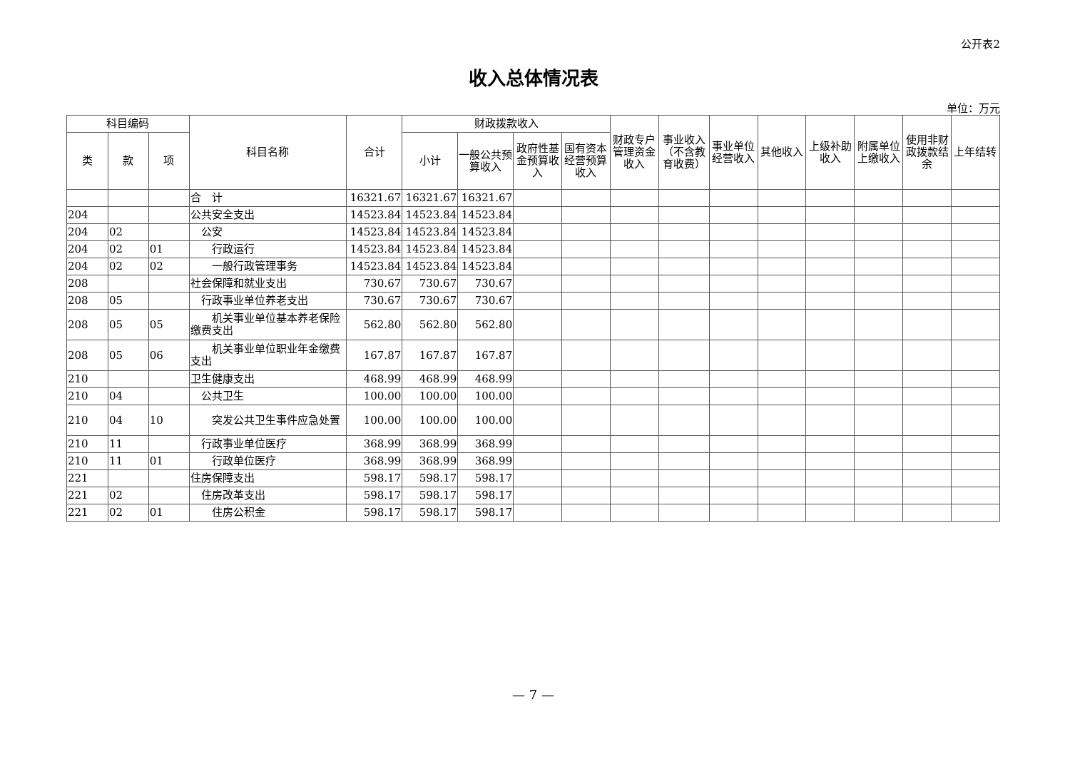公开表2
收入总体情况表
单位：万元
| 科目编码 | | | 科目名称 | 合计 | 财政拨款收入 | | | | 财政专户管理资金收入 | 事业收入（不含教育收费） | 事业单位经营收入 | 其他收入 | 上级补助收入 | 附属单位上缴收入 | 使用非财政拨款结余 | 上年结转 |
| --- | --- | --- | --- | --- | --- | --- | --- | --- | --- | --- | --- | --- | --- | --- | --- | --- |
| 类 | 款 | 项 | | | 小计 | 一般公共预算收入 | 政府性基金预算收入 | 国有资本经营预算收入 | | | | | | | | |
| | | | 合 计 | 16321.67 | 16321.67 | 16321.67 | | | | | | | | | | |
| 204 | | | 公共安全支出 | 14523.84 | 14523.84 | 14523.84 | | | | | | | | | | |
| 204 | 02 | | 公安 | 14523.84 | 14523.84 | 14523.84 | | | | | | | | | | |
| 204 | 02 | 01 | 行政运行 | 14523.84 | 14523.84 | 14523.84 | | | | | | | | | | |
| 204 | 02 | 02 | 一般行政管理事务 | 14523.84 | 14523.84 | 14523.84 | | | | | | | | | | |
| 208 | | | 社会保障和就业支出 | 730.67 | 730.67 | 730.67 | | | | | | | | | | |
| 208 | 05 | | 行政事业单位养老支出 | 730.67 | 730.67 | 730.67 | | | | | | | | | | |
| 208 | 05 | 05 | 机关事业单位基本养老保险缴费支出 | 562.80 | 562.80 | 562.80 | | | | | | | | | | |
| 208 | 05 | 06 | 机关事业单位职业年金缴费支出 | 167.87 | 167.87 | 167.87 | | | | | | | | | | |
| 210 | | | 卫生健康支出 | 468.99 | 468.99 | 468.99 | | | | | | | | | | |
| 210 | 04 | | 公共卫生 | 100.00 | 100.00 | 100.00 | | | | | | | | | | |
| 210 | 04 | 10 | 突发公共卫生事件应急处置 | 100.00 | 100.00 | 100.00 | | | | | | | | | | |
| 210 | 11 | | 行政事业单位医疗 | 368.99 | 368.99 | 368.99 | | | | | | | | | | |
| 210 | 11 | 01 | 行政单位医疗 | 368.99 | 368.99 | 368.99 | | | | | | | | | | |
| 221 | | | 住房保障支出 | 598.17 | 598.17 | 598.17 | | | | | | | | | | |
| 221 | 02 | | 住房改革支出 | 598.17 | 598.17 | 598.17 | | | | | | | | | | |
| 221 | 02 | 01 | 住房公积金 | 598.17 | 598.17 | 598.17 | | | | | | | | | | |
— 7 —